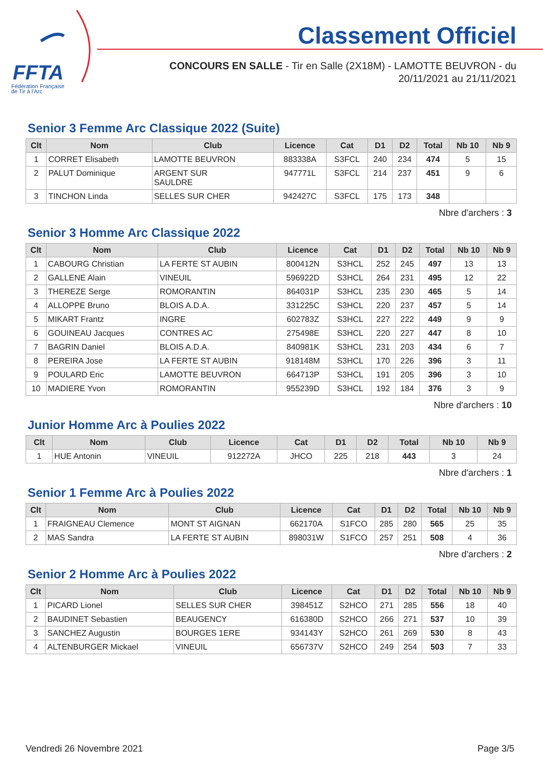FFTA
Fédération Française
de Tir à l'Arc
Classement Officiel
CONCOURS EN SALLE - Tir en Salle (2X18M) - LAMOTTE BEUVRON - du 20/11/2021 au 21/11/2021
Senior 3 Femme Arc Classique 2022 (Suite)
| Clt | Nom | Club | Licence | Cat | D1 | D2 | Total | Nb 10 | Nb 9 |
| --- | --- | --- | --- | --- | --- | --- | --- | --- | --- |
| 1 | CORRET Elisabeth | LAMOTTE BEUVRON | 883338A | S3FCL | 240 | 234 | 474 | 5 | 15 |
| 2 | PALUT Dominique | ARGENT SUR SAULDRE | 947771L | S3FCL | 214 | 237 | 451 | 9 | 6 |
| 3 | TINCHON Linda | SELLES SUR CHER | 942427C | S3FCL | 175 | 173 | 348 | | |
Nbre d'archers : 3
Senior 3 Homme Arc Classique 2022
| Clt | Nom | Club | Licence | Cat | D1 | D2 | Total | Nb 10 | Nb 9 |
| --- | --- | --- | --- | --- | --- | --- | --- | --- | --- |
| 1 | CABOURG Christian | LA FERTE ST AUBIN | 800412N | S3HCL | 252 | 245 | 497 | 13 | 13 |
| 2 | GALLENE Alain | VINEUIL | 596922D | S3HCL | 264 | 231 | 495 | 12 | 22 |
| 3 | THEREZE Serge | ROMORANTIN | 864031P | S3HCL | 235 | 230 | 465 | 5 | 14 |
| 4 | ALLOPPE Bruno | BLOIS A.D.A. | 331225C | S3HCL | 220 | 237 | 457 | 5 | 14 |
| 5 | MIKART Frantz | INGRE | 602783Z | S3HCL | 227 | 222 | 449 | 9 | 9 |
| 6 | GOUINEAU Jacques | CONTRES AC | 275498E | S3HCL | 220 | 227 | 447 | 8 | 10 |
| 7 | BAGRIN Daniel | BLOIS A.D.A. | 840981K | S3HCL | 231 | 203 | 434 | 6 | 7 |
| 8 | PEREIRA Jose | LA FERTE ST AUBIN | 918148M | S3HCL | 170 | 226 | 396 | 3 | 11 |
| 9 | POULARD Eric | LAMOTTE BEUVRON | 664713P | S3HCL | 191 | 205 | 396 | 3 | 10 |
| 10 | MADIERE Yvon | ROMORANTIN | 955239D | S3HCL | 192 | 184 | 376 | 3 | 9 |
Nbre d'archers : 10
Junior Homme Arc à Poulies 2022
| Clt | Nom | Club | Licence | Cat | D1 | D2 | Total | Nb 10 | Nb 9 |
| --- | --- | --- | --- | --- | --- | --- | --- | --- | --- |
| 1 | HUE Antonin | VINEUIL | 912272A | JHCO | 225 | 218 | 443 | 3 | 24 |
Nbre d'archers : 1
Senior 1 Femme Arc à Poulies 2022
| Clt | Nom | Club | Licence | Cat | D1 | D2 | Total | Nb 10 | Nb 9 |
| --- | --- | --- | --- | --- | --- | --- | --- | --- | --- |
| 1 | FRAIGNEAU Clemence | MONT ST AIGNAN | 662170A | S1FCO | 285 | 280 | 565 | 25 | 35 |
| 2 | MAS Sandra | LA FERTE ST AUBIN | 898031W | S1FCO | 257 | 251 | 508 | 4 | 36 |
Nbre d'archers : 2
Senior 2 Homme Arc à Poulies 2022
| Clt | Nom | Club | Licence | Cat | D1 | D2 | Total | Nb 10 | Nb 9 |
| --- | --- | --- | --- | --- | --- | --- | --- | --- | --- |
| 1 | PICARD Lionel | SELLES SUR CHER | 398451Z | S2HCO | 271 | 285 | 556 | 18 | 40 |
| 2 | BAUDINET Sebastien | BEAUGENCY | 616380D | S2HCO | 266 | 271 | 537 | 10 | 39 |
| 3 | SANCHEZ Augustin | BOURGES 1ERE | 934143Y | S2HCO | 261 | 269 | 530 | 8 | 43 |
| 4 | ALTENBURGER Mickael | VINEUIL | 656737V | S2HCO | 249 | 254 | 503 | 7 | 33 |
Vendredi 26 Novembre 2021 Page 3/5